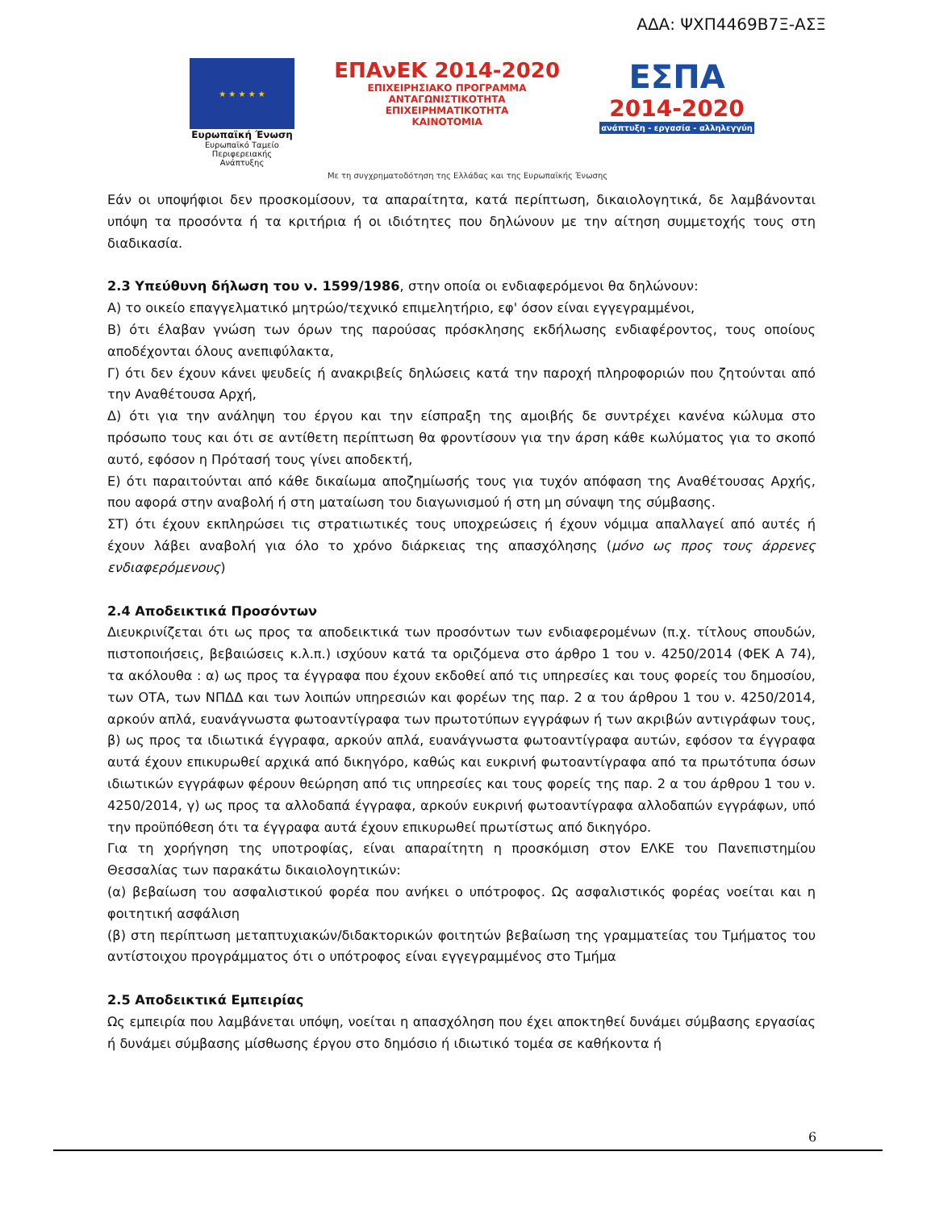ΑΔΑ: ΨΧΠ4469Β7Ξ-ΑΣΞ
★ ★ ★ ★ ★
Ευρωπαϊκή Ένωση
Ευρωπαϊκό Ταμείο
Περιφερειακής Ανάπτυξης
ΕΠΑνΕΚ 2014-2020
ΕΠΙΧΕΙΡΗΣΙΑΚΟ ΠΡΟΓΡΑΜΜΑ
ΑΝΤΑΓΩΝΙΣΤΙΚΟΤΗΤΑ
ΕΠΙΧΕΙΡΗΜΑΤΙΚΟΤΗΤΑ
ΚΑΙΝΟΤΟΜΙΑ
ΕΣΠΑ
2014-2020
ανάπτυξη - εργασία - αλληλεγγύη
Με τη συγχρηματοδότηση της Ελλάδας και της Ευρωπαϊκής Ένωσης
Εάν οι υποψήφιοι δεν προσκομίσουν, τα απαραίτητα, κατά περίπτωση, δικαιολογητικά, δε λαμβάνονται υπόψη τα προσόντα ή τα κριτήρια ή οι ιδιότητες που δηλώνουν με την αίτηση συμμετοχής τους στη διαδικασία.
2.3 Υπεύθυνη δήλωση του ν. 1599/1986, στην οποία οι ενδιαφερόμενοι θα δηλώνουν:
Α) το οικείο επαγγελματικό μητρώο/τεχνικό επιμελητήριο, εφ' όσον είναι εγγεγραμμένοι,
Β) ότι έλαβαν γνώση των όρων της παρούσας πρόσκλησης εκδήλωσης ενδιαφέροντος, τους οποίους αποδέχονται όλους ανεπιφύλακτα,
Γ) ότι δεν έχουν κάνει ψευδείς ή ανακριβείς δηλώσεις κατά την παροχή πληροφοριών που ζητούνται από την Αναθέτουσα Αρχή,
Δ) ότι για την ανάληψη του έργου και την είσπραξη της αμοιβής δε συντρέχει κανένα κώλυμα στο πρόσωπο τους και ότι σε αντίθετη περίπτωση θα φροντίσουν για την άρση κάθε κωλύματος για το σκοπό αυτό, εφόσον η Πρότασή τους γίνει αποδεκτή,
Ε) ότι παραιτούνται από κάθε δικαίωμα αποζημίωσής τους για τυχόν απόφαση της Αναθέτουσας Αρχής, που αφορά στην αναβολή ή στη ματαίωση του διαγωνισμού ή στη μη σύναψη της σύμβασης.
ΣΤ) ότι έχουν εκπληρώσει τις στρατιωτικές τους υποχρεώσεις ή έχουν νόμιμα απαλλαγεί από αυτές ή έχουν λάβει αναβολή για όλο το χρόνο διάρκειας της απασχόλησης (μόνο ως προς τους άρρενες ενδιαφερόμενους)
2.4 Αποδεικτικά Προσόντων
Διευκρινίζεται ότι ως προς τα αποδεικτικά των προσόντων των ενδιαφερομένων (π.χ. τίτλους σπουδών, πιστοποιήσεις, βεβαιώσεις κ.λ.π.) ισχύουν κατά τα οριζόμενα στο άρθρο 1 του ν. 4250/2014 (ΦΕΚ Α 74), τα ακόλουθα : α) ως προς τα έγγραφα που έχουν εκδοθεί από τις υπηρεσίες και τους φορείς του δημοσίου, των ΟΤΑ, των ΝΠΔΔ και των λοιπών υπηρεσιών και φορέων της παρ. 2 α του άρθρου 1 του ν. 4250/2014, αρκούν απλά, ευανάγνωστα φωτοαντίγραφα των πρωτοτύπων εγγράφων ή των ακριβών αντιγράφων τους, β) ως προς τα ιδιωτικά έγγραφα, αρκούν απλά, ευανάγνωστα φωτοαντίγραφα αυτών, εφόσον τα έγγραφα αυτά έχουν επικυρωθεί αρχικά από δικηγόρο, καθώς και ευκρινή φωτοαντίγραφα από τα πρωτότυπα όσων ιδιωτικών εγγράφων φέρουν θεώρηση από τις υπηρεσίες και τους φορείς της παρ. 2 α του άρθρου 1 του ν. 4250/2014, γ) ως προς τα αλλοδαπά έγγραφα, αρκούν ευκρινή φωτοαντίγραφα αλλοδαπών εγγράφων, υπό την προϋπόθεση ότι τα έγγραφα αυτά έχουν επικυρωθεί πρωτίστως από δικηγόρο.
Για τη χορήγηση της υποτροφίας, είναι απαραίτητη η προσκόμιση στον ΕΛΚΕ του Πανεπιστημίου Θεσσαλίας των παρακάτω δικαιολογητικών:
(α) βεβαίωση του ασφαλιστικού φορέα που ανήκει ο υπότροφος. Ως ασφαλιστικός φορέας νοείται και η φοιτητική ασφάλιση
(β) στη περίπτωση μεταπτυχιακών/διδακτορικών φοιτητών βεβαίωση της γραμματείας του Τμήματος του αντίστοιχου προγράμματος ότι ο υπότροφος είναι εγγεγραμμένος στο Τμήμα
2.5 Αποδεικτικά Εμπειρίας
Ως εμπειρία που λαμβάνεται υπόψη, νοείται η απασχόληση που έχει αποκτηθεί δυνάμει σύμβασης εργασίας ή δυνάμει σύμβασης μίσθωσης έργου στο δημόσιο ή ιδιωτικό τομέα σε καθήκοντα ή
6